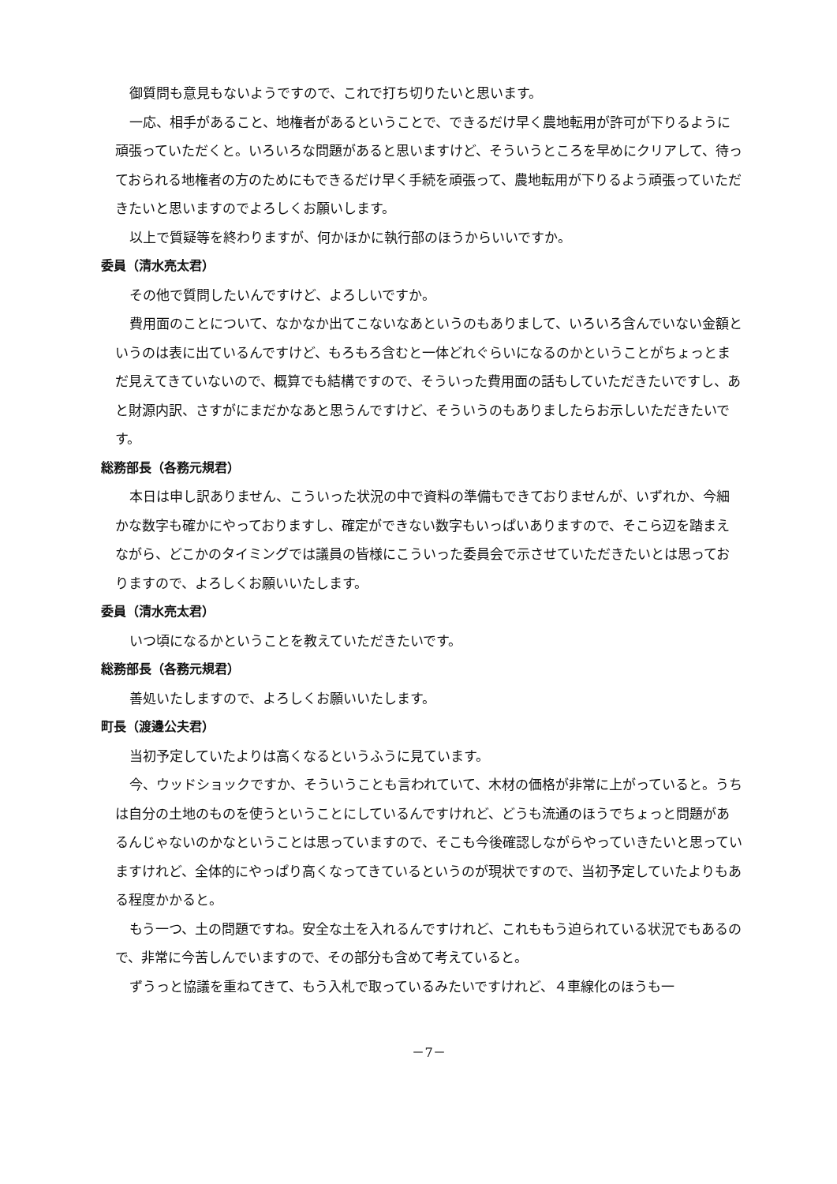御質問も意見もないようですので、これで打ち切りたいと思います。
一応、相手があること、地権者があるということで、できるだけ早く農地転用が許可が下りるように頑張っていただくと。いろいろな問題があると思いますけど、そういうところを早めにクリアして、待っておられる地権者の方のためにもできるだけ早く手続を頑張って、農地転用が下りるよう頑張っていただきたいと思いますのでよろしくお願いします。
以上で質疑等を終わりますが、何かほかに執行部のほうからいいですか。
委員（清水亮太君）
その他で質問したいんですけど、よろしいですか。
費用面のことについて、なかなか出てこないなあというのもありまして、いろいろ含んでいない金額というのは表に出ているんですけど、もろもろ含むと一体どれぐらいになるのかということがちょっとまだ見えてきていないので、概算でも結構ですので、そういった費用面の話もしていただきたいですし、あと財源内訳、さすがにまだかなあと思うんですけど、そういうのもありましたらお示しいただきたいです。
総務部長（各務元規君）
本日は申し訳ありません、こういった状況の中で資料の準備もできておりませんが、いずれか、今細かな数字も確かにやっておりますし、確定ができない数字もいっぱいありますので、そこら辺を踏まえながら、どこかのタイミングでは議員の皆様にこういった委員会で示させていただきたいとは思っておりますので、よろしくお願いいたします。
委員（清水亮太君）
いつ頃になるかということを教えていただきたいです。
総務部長（各務元規君）
善処いたしますので、よろしくお願いいたします。
町長（渡邊公夫君）
当初予定していたよりは高くなるというふうに見ています。
今、ウッドショックですか、そういうことも言われていて、木材の価格が非常に上がっていると。うちは自分の土地のものを使うということにしているんですけれど、どうも流通のほうでちょっと問題があるんじゃないのかなということは思っていますので、そこも今後確認しながらやっていきたいと思っていますけれど、全体的にやっぱり高くなってきているというのが現状ですので、当初予定していたよりもある程度かかると。
もう一つ、土の問題ですね。安全な土を入れるんですけれど、これももう迫られている状況でもあるので、非常に今苦しんでいますので、その部分も含めて考えていると。
ずうっと協議を重ねてきて、もう入札で取っているみたいですけれど、４車線化のほうも一
－7－